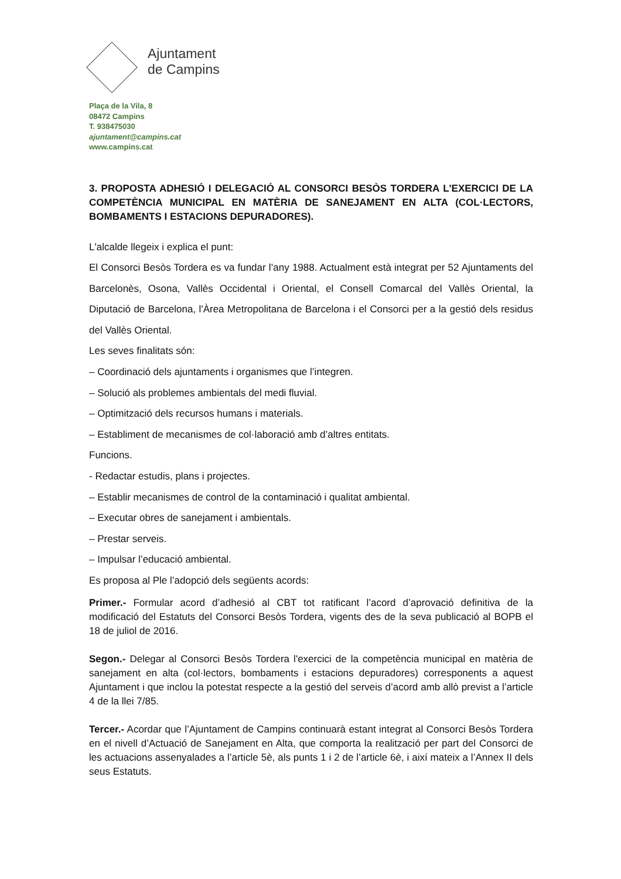Ajuntament
de Campins
Plaça de la Vila, 8
08472 Campins
T. 938475030
ajuntament@campins.cat
www.campins.cat
3. PROPOSTA ADHESIÓ I DELEGACIÓ AL CONSORCI BESÒS TORDERA L'EXERCICI DE LA COMPETÈNCIA MUNICIPAL EN MATÈRIA DE SANEJAMENT EN ALTA (COL·LECTORS, BOMBAMENTS I ESTACIONS DEPURADORES).
L'alcalde llegeix i explica el punt:
El Consorci Besòs Tordera es va fundar l’any 1988. Actualment està integrat per 52 Ajuntaments del Barcelonès, Osona, Vallès Occidental i Oriental, el Consell Comarcal del Vallès Oriental, la Diputació de Barcelona, l'Àrea Metropolitana de Barcelona i el Consorci per a la gestió dels residus del Vallès Oriental.
Les seves finalitats són:
– Coordinació dels ajuntaments i organismes que l’integren.
– Solució als problemes ambientals del medi fluvial.
– Optimització dels recursos humans i materials.
– Establiment de mecanismes de col·laboració amb d’altres entitats.
Funcions.
- Redactar estudis, plans i projectes.
– Establir mecanismes de control de la contaminació i qualitat ambiental.
– Executar obres de sanejament i ambientals.
– Prestar serveis.
– Impulsar l’educació ambiental.
Es proposa al Ple l’adopció dels següents acords:
Primer.- Formular acord d’adhesió al CBT tot ratificant l’acord d’aprovació definitiva de la modificació del Estatuts del Consorci Besòs Tordera, vigents des de la seva publicació al BOPB el 18 de juliol de 2016.
Segon.- Delegar al Consorci Besòs Tordera l'exercici de la competència municipal en matèria de sanejament en alta (col·lectors, bombaments i estacions depuradores) corresponents a aquest Ajuntament i que inclou la potestat respecte a la gestió del serveis d’acord amb allò previst a l’article 4 de la llei 7/85.
Tercer.- Acordar que l’Ajuntament de Campins continuarà estant integrat al Consorci Besòs Tordera en el nivell d’Actuació de Sanejament en Alta, que comporta la realització per part del Consorci de les actuacions assenyalades a l’article 5è, als punts 1 i 2 de l’article 6è, i així mateix a l’Annex II dels seus Estatuts.